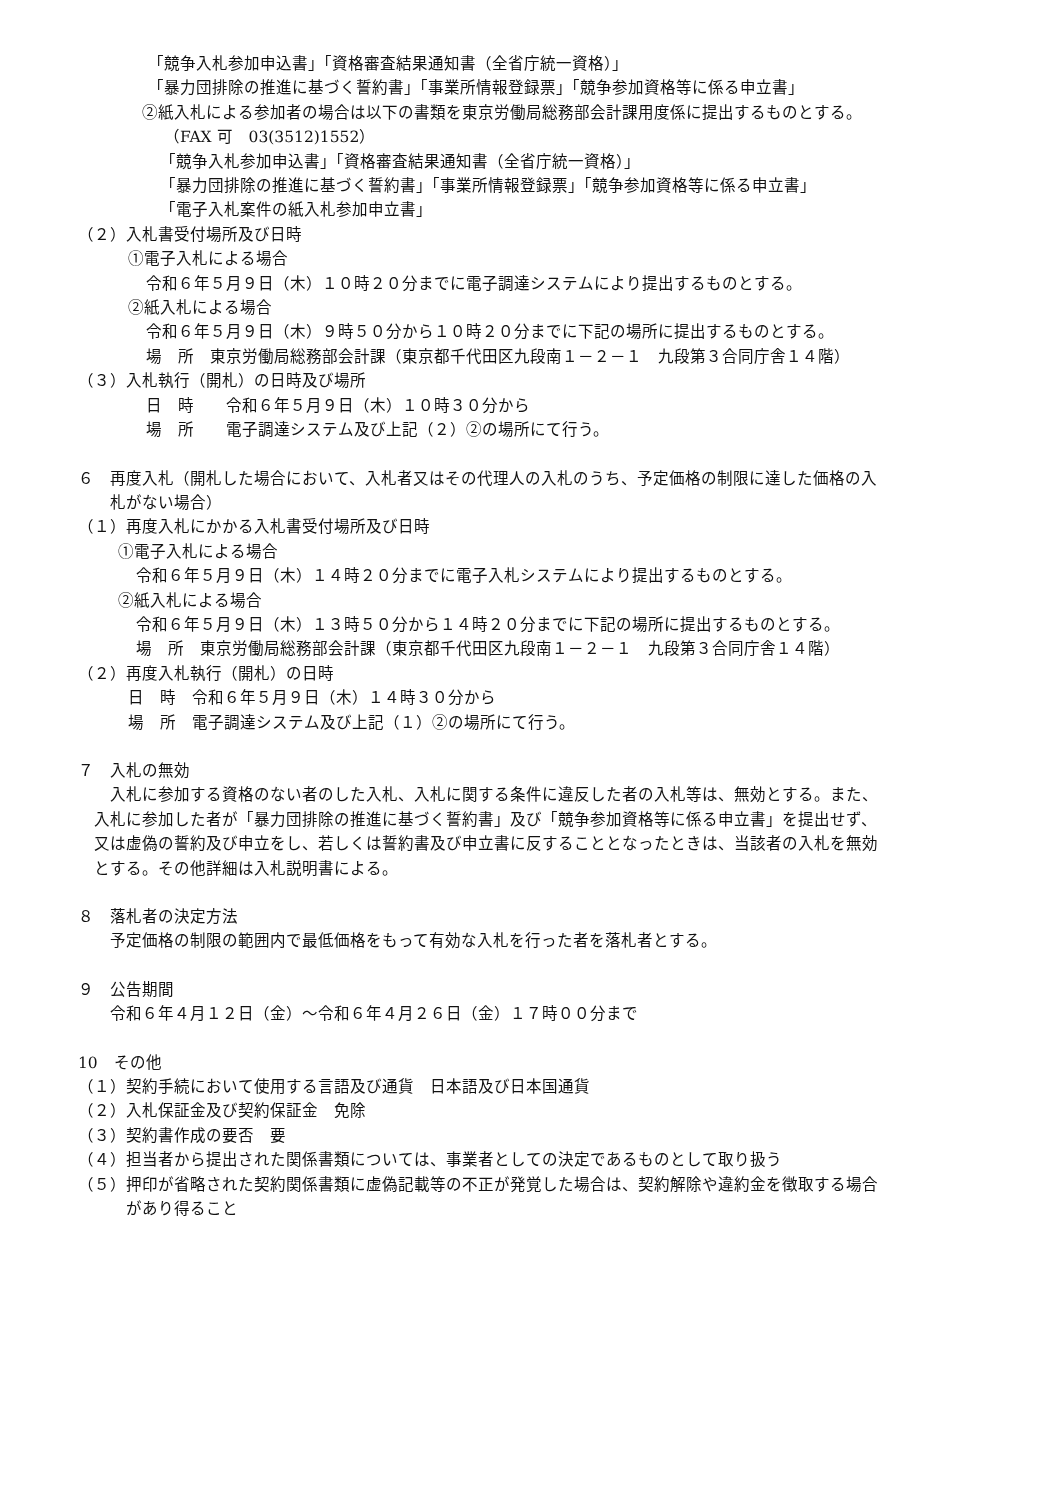「競争入札参加申込書」「資格審査結果通知書（全省庁統一資格）」
「暴力団排除の推進に基づく誓約書」「事業所情報登録票」「競争参加資格等に係る申立書」
②紙入札による参加者の場合は以下の書類を東京労働局総務部会計課用度係に提出するものとする。
（FAX 可　03(3512)1552）
「競争入札参加申込書」「資格審査結果通知書（全省庁統一資格）」
「暴力団排除の推進に基づく誓約書」「事業所情報登録票」「競争参加資格等に係る申立書」
「電子入札案件の紙入札参加申立書」
（２）入札書受付場所及び日時
①電子入札による場合
令和６年５月９日（木）１０時２０分までに電子調達システムにより提出するものとする。
②紙入札による場合
令和６年５月９日（木）９時５０分から１０時２０分までに下記の場所に提出するものとする。
場　所　東京労働局総務部会計課（東京都千代田区九段南１－２－１　九段第３合同庁舎１４階）
（３）入札執行（開札）の日時及び場所
日　時　　令和６年５月９日（木）１０時３０分から
場　所　　電子調達システム及び上記（２）②の場所にて行う。
６　再度入札（開札した場合において、入札者又はその代理人の入札のうち、予定価格の制限に達した価格の入
札がない場合）
（１）再度入札にかかる入札書受付場所及び日時
①電子入札による場合
令和６年５月９日（木）１４時２０分までに電子入札システムにより提出するものとする。
②紙入札による場合
令和６年５月９日（木）１３時５０分から１４時２０分までに下記の場所に提出するものとする。
場　所　東京労働局総務部会計課（東京都千代田区九段南１－２－１　九段第３合同庁舎１４階）
（２）再度入札執行（開札）の日時
日　時　令和６年５月９日（木）１４時３０分から
場　所　電子調達システム及び上記（１）②の場所にて行う。
７　入札の無効
　入札に参加する資格のない者のした入札、入札に関する条件に違反した者の入札等は、無効とする。また、
入札に参加した者が「暴力団排除の推進に基づく誓約書」及び「競争参加資格等に係る申立書」を提出せず、
又は虚偽の誓約及び申立をし、若しくは誓約書及び申立書に反することとなったときは、当該者の入札を無効
とする。その他詳細は入札説明書による。
８　落札者の決定方法
予定価格の制限の範囲内で最低価格をもって有効な入札を行った者を落札者とする。
９　公告期間
令和６年４月１２日（金）～令和６年４月２６日（金）１７時００分まで
10　その他
（１）契約手続において使用する言語及び通貨　日本語及び日本国通貨
（２）入札保証金及び契約保証金　免除
（３）契約書作成の要否　要
（４）担当者から提出された関係書類については、事業者としての決定であるものとして取り扱う
（５）押印が省略された契約関係書類に虚偽記載等の不正が発覚した場合は、契約解除や違約金を徴取する場合
があり得ること